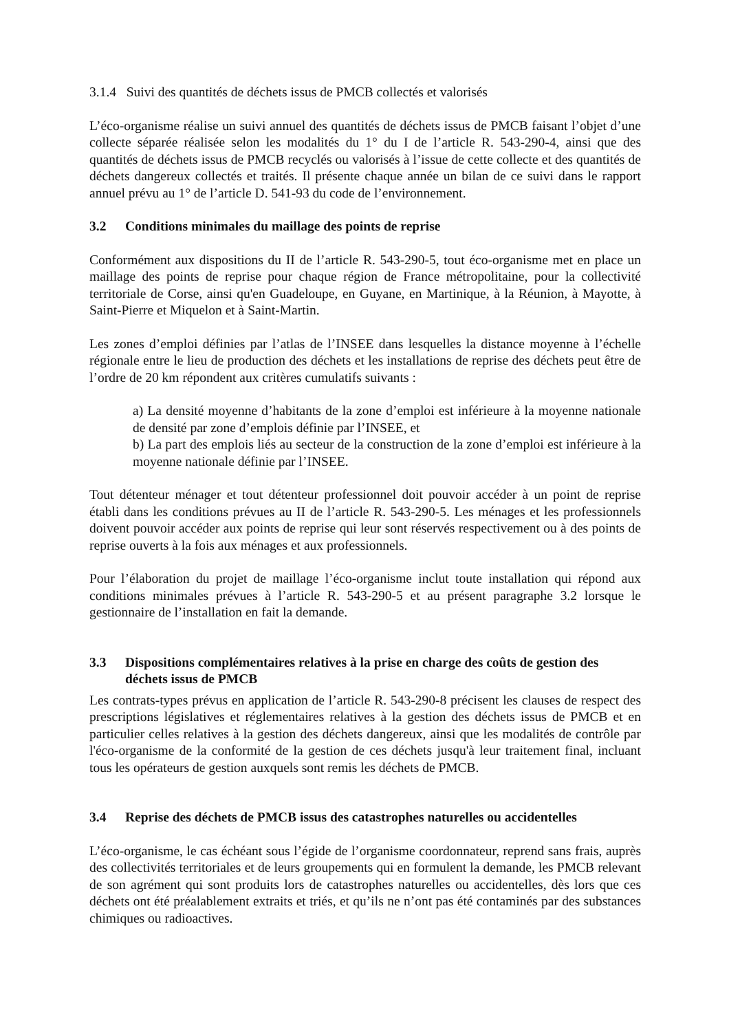3.1.4 Suivi des quantités de déchets issus de PMCB collectés et valorisés
L’éco-organisme réalise un suivi annuel des quantités de déchets issus de PMCB faisant l’objet d’une collecte séparée réalisée selon les modalités du 1° du I de l’article R. 543-290-4, ainsi que des quantités de déchets issus de PMCB recyclés ou valorisés à l’issue de cette collecte et des quantités de déchets dangereux collectés et traités. Il présente chaque année un bilan de ce suivi dans le rapport annuel prévu au 1° de l’article D. 541-93 du code de l’environnement.
3.2 Conditions minimales du maillage des points de reprise
Conformément aux dispositions du II de l’article R. 543-290-5, tout éco-organisme met en place un maillage des points de reprise pour chaque région de France métropolitaine, pour la collectivité territoriale de Corse, ainsi qu'en Guadeloupe, en Guyane, en Martinique, à la Réunion, à Mayotte, à Saint-Pierre et Miquelon et à Saint-Martin.
Les zones d’emploi définies par l’atlas de l’INSEE dans lesquelles la distance moyenne à l’échelle régionale entre le lieu de production des déchets et les installations de reprise des déchets peut être de l’ordre de 20 km répondent aux critères cumulatifs suivants :
a) La densité moyenne d’habitants de la zone d’emploi est inférieure à la moyenne nationale de densité par zone d’emplois définie par l’INSEE, et
b) La part des emplois liés au secteur de la construction de la zone d’emploi est inférieure à la moyenne nationale définie par l’INSEE.
Tout détenteur ménager et tout détenteur professionnel doit pouvoir accéder à un point de reprise établi dans les conditions prévues au II de l’article R. 543-290-5. Les ménages et les professionnels doivent pouvoir accéder aux points de reprise qui leur sont réservés respectivement ou à des points de reprise ouverts à la fois aux ménages et aux professionnels.
Pour l’élaboration du projet de maillage l’éco-organisme inclut toute installation qui répond aux conditions minimales prévues à l’article R. 543-290-5 et au présent paragraphe 3.2 lorsque le gestionnaire de l’installation en fait la demande.
3.3 Dispositions complémentaires relatives à la prise en charge des coûts de gestion des déchets issus de PMCB
Les contrats-types prévus en application de l’article R. 543-290-8 précisent les clauses de respect des prescriptions législatives et réglementaires relatives à la gestion des déchets issus de PMCB et en particulier celles relatives à la gestion des déchets dangereux, ainsi que les modalités de contrôle par l'éco-organisme de la conformité de la gestion de ces déchets jusqu'à leur traitement final, incluant tous les opérateurs de gestion auxquels sont remis les déchets de PMCB.
3.4 Reprise des déchets de PMCB issus des catastrophes naturelles ou accidentelles
L’éco-organisme, le cas échéant sous l’égide de l’organisme coordonnateur, reprend sans frais, auprès des collectivités territoriales et de leurs groupements qui en formulent la demande, les PMCB relevant de son agrément qui sont produits lors de catastrophes naturelles ou accidentelles, dès lors que ces déchets ont été préalablement extraits et triés, et qu’ils ne n’ont pas été contaminés par des substances chimiques ou radioactives.